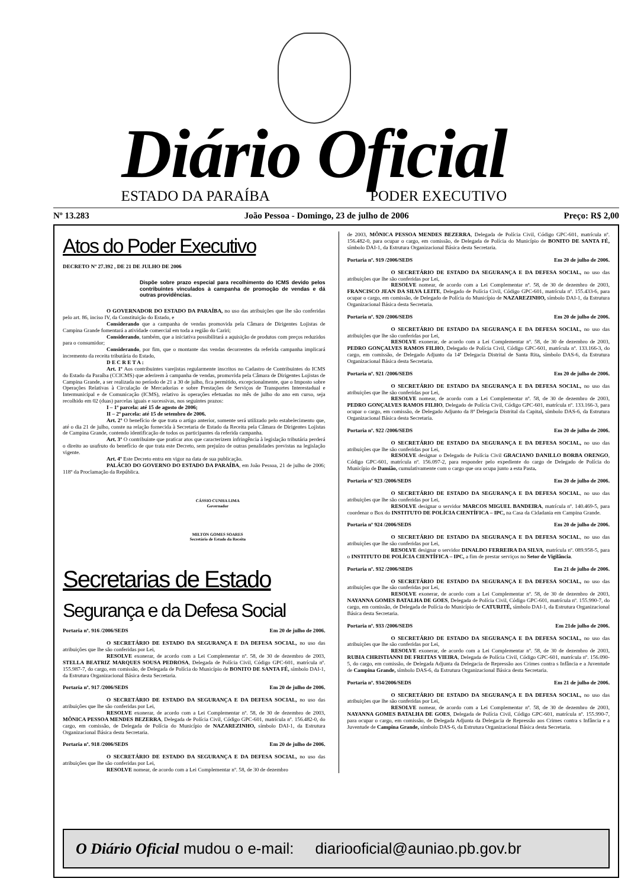Diário Oficial
ESTADO DA PARAÍBA PODER EXECUTIVO
Nº 13.283 João Pessoa - Domingo, 23 de julho de 2006 Preço: R$ 2,00
Atos do Poder Executivo
DECRETO Nº 27.392 , DE 21 DE JULHO DE 2006
Dispõe sobre prazo especial para recolhimento do ICMS devido pelos contribuintes vinculados à campanha de promoção de vendas e dá outras providências.
O GOVERNADOR DO ESTADO DA PARAÍBA, no uso das atribuições que lhe são conferidas pelo art. 86, inciso IV, da Constituição do Estado, e
Considerando que a campanha de vendas promovida pela Câmara de Dirigentes Lojistas de Campina Grande fomentará a atividade comercial em toda a região do Cariri;
Considerando, também, que a iniciativa possibilitará a aquisição de produtos com preços reduzidos para o consumidor;
Considerando, por fim, que o montante das vendas decorrentes da referida campanha implicará incremento da receita tributária do Estado,
D E C R E T A :
Art. 1º Aos contribuintes varejistas regularmente inscritos no Cadastro de Contribuintes do ICMS do Estado da Paraíba (CCICMS) que aderirem à campanha de vendas, promovida pela Câmara de Dirigentes Lojistas de Campina Grande, a ser realizada no período de 21 a 30 de julho, fica permitido, excepcionalmente, que o Imposto sobre Operações Relativas à Circulação de Mercadorias e sobre Prestações de Serviços de Transportes Interestadual e Intermunicipal e de Comunicação (ICMS), relativo às operações efetuadas no mês de julho do ano em curso, seja recolhido em 02 (duas) parcelas iguais e sucessivas, nos seguintes prazos:
I – 1ª parcela: até 15 de agosto de 2006;
II – 2ª parcela: até 15 de setembro de 2006.
Art. 2º O benefício de que trata o artigo anterior, somente será utilizado pelo estabelecimento que, até o dia 21 de julho, conste na relação fornecida à Secretaria de Estado da Receita pela Câmara de Dirigentes Lojistas de Campina Grande, contendo identificação de todos os participantes da referida campanha.
Art. 3º O contribuinte que praticar atos que caracterizem infringência à legislação tributária perderá o direito ao usufruto do benefício de que trata este Decreto, sem prejuízo de outras penalidades previstas na legislação vigente.
Art. 4º Este Decreto entra em vigor na data de sua publicação.
PALÁCIO DO GOVERNO DO ESTADO DA PARAÍBA, em João Pessoa, 21 de julho de 2006; 118º da Proclamação da República.
CÁSSIO CUNHA LIMA
Governador
MILTON GOMES SOARES
Secretário de Estado da Receita
Secretarias de Estado
Segurança e da Defesa Social
Portaria nº. 916 /2006/SEDS Em 20 de julho de 2006.
O SECRETÁRIO DE ESTADO DA SEGURANÇA E DA DEFESA SOCIAL, no uso das atribuições que lhe são conferidas por Lei,
RESOLVE exonerar, de acordo com a Lei Complementar nº. 58, de 30 de dezembro de 2003, STELLA BEATRIZ MARQUES SOUSA PEDROSA, Delegada de Polícia Civil, Código GPC-601, matrícula nº. 155.987-7, do cargo, em comissão, de Delegada de Polícia do Município de BONITO DE SANTA FÉ, símbolo DAI-1, da Estrutura Organizacional Básica desta Secretaria.
Portaria nº. 917 /2006/SEDS Em 20 de julho de 2006.
O SECRETÁRIO DE ESTADO DA SEGURANÇA E DA DEFESA SOCIAL, no uso das atribuições que lhe são conferidas por Lei,
RESOLVE exonerar, de acordo com a Lei Complementar nº. 58, de 30 de dezembro de 2003, MÔNICA PESSOA MENDES BEZERRA, Delegada de Polícia Civil, Código GPC-601, matrícula nº. 156.482-0, do cargo, em comissão, de Delegada de Polícia do Município de NAZAREZINHO, símbolo DAI-1, da Estrutura Organizacional Básica desta Secretaria.
Portaria nº. 918 /2006/SEDS Em 20 de julho de 2006.
O SECRETÁRIO DE ESTADO DA SEGURANÇA E DA DEFESA SOCIAL, no uso das atribuições que lhe são conferidas por Lei,
RESOLVE nomear, de acordo com a Lei Complementar nº. 58, de 30 de dezembro
de 2003, MÔNICA PESSOA MENDES BEZERRA, Delegada de Polícia Civil, Código GPC-601, matrícula nº. 156.482-0, para ocupar o cargo, em comissão, de Delegada de Polícia do Município de BONITO DE SANTA FÉ, símbolo DAI-1, da Estrutura Organizacional Básica desta Secretaria.
Portaria nº. 919 /2006/SEDS Em 20 de julho de 2006.
O SECRETÁRIO DE ESTADO DA SEGURANÇA E DA DEFESA SOCIAL, no uso das atribuições que lhe são conferidas por Lei,
RESOLVE nomear, de acordo com a Lei Complementar nº. 58, de 30 de dezembro de 2003, FRANCISCO JEAN DA SILVA LEITE, Delegado de Polícia Civil, Código GPC-601, matrícula nº. 155.433-6, para ocupar o cargo, em comissão, de Delegado de Polícia do Município de NAZAREZINHO, símbolo DAI-1, da Estrutura Organizacional Básica desta Secretaria.
Portaria nº. 920 /2006/SEDS Em 20 de julho de 2006.
O SECRETÁRIO DE ESTADO DA SEGURANÇA E DA DEFESA SOCIAL, no uso das atribuições que lhe são conferidas por Lei,
RESOLVE exonerar, de acordo com a Lei Complementar nº. 58, de 30 de dezembro de 2003, PEDRO GONÇALVES RAMOS FILHO, Delegado de Polícia Civil, Código GPC-601, matrícula nº. 133.166-3, do cargo, em comissão, de Delegado Adjunto da 14ª Delegacia Distrital de Santa Rita, símbolo DAS-6, da Estrutura Organizacional Básica desta Secretaria.
Portaria nº. 921 /2006/SEDS Em 20 de julho de 2006.
O SECRETÁRIO DE ESTADO DA SEGURANÇA E DA DEFESA SOCIAL, no uso das atribuições que lhe são conferidas por Lei,
RESOLVE nomear, de acordo com a Lei Complementar nº. 58, de 30 de dezembro de 2003, PEDRO GONÇALVES RAMOS FILHO, Delegado de Polícia Civil, Código GPC-601, matrícula nº. 133.166-3, para ocupar o cargo, em comissão, de Delegado Adjunto da 8ª Delegacia Distrital da Capital, símbolo DAS-6, da Estrutura Organizacional Básica desta Secretaria.
Portaria nº. 922 /2006/SEDS Em 20 de julho de 2006.
O SECRETÁRIO DE ESTADO DA SEGURANÇA E DA DEFESA SOCIAL, no uso das atribuições que lhe são conferidas por Lei,
RESOLVE designar o Delegado de Polícia Civil GRACIANO DANILLO BORBA ORENGO, Código GPC-601, matrícula nº. 156.097-2, para responder pelo expediente do cargo de Delegado de Polícia do Município de Damião, cumulativamente com o cargo que ora ocupa junto a esta Pasta.
Portaria nº 923 /2006/SEDS Em 20 de julho de 2006.
O SECRETÁRIO DE ESTADO DA SEGURANÇA E DA DEFESA SOCIAL, no uso das atribuições que lhe são conferidas por Lei,
RESOLVE designar o servidor MARCOS MIGUEL BANDEIRA, matrícula nº. 140.469-5, para coordenar o Box do INSTITUTO DE POLÍCIA CIENTÍFICA – IPC, na Casa da Cidadania em Campina Grande.
Portaria nº 924 /2006/SEDS Em 20 de julho de 2006.
O SECRETÁRIO DE ESTADO DA SEGURANÇA E DA DEFESA SOCIAL, no uso das atribuições que lhe são conferidas por Lei,
RESOLVE designar o servidor DINALDO FERREIRA DA SILVA, matrícula nº. 089.958-5, para o INSTITUTO DE POLÍCIA CIENTÍFICA – IPC, a fim de prestar serviços no Setor de Vigilância.
Portaria nº. 932 /2006/SEDS Em 21 de julho de 2006.
O SECRETÁRIO DE ESTADO DA SEGURANÇA E DA DEFESA SOCIAL, no uso das atribuições que lhe são conferidas por Lei,
RESOLVE exonerar, de acordo com a Lei Complementar nº. 58, de 30 de dezembro de 2003, NAYANNA GOMES BATALHA DE GOES, Delegada de Polícia Civil, Código GPC-601, matrícula nº. 155.990-7, do cargo, em comissão, de Delegada de Polícia do Município de CATURITÉ, símbolo DAI-1, da Estrutura Organizacional Básica desta Secretaria.
Portaria nº. 933 /2006/SEDS Em 21de julho de 2006.
O SECRETÁRIO DE ESTADO DA SEGURANÇA E DA DEFESA SOCIAL, no uso das atribuições que lhe são conferidas por Lei,
RESOLVE exonerar, de acordo com a Lei Complementar nº. 58, de 30 de dezembro de 2003, RUBIA CHRISTIANNI DE FREITAS VIEIRA, Delegada de Polícia Civil, Código GPC-601, matrícula nº. 156.090-5, do cargo, em comissão, de Delegada Adjunta da Delegacia de Repressão aos Crimes contra s Infância e a Juventude de Campina Grande, símbolo DAS-6, da Estrutura Organizacional Básica desta Secretaria.
Portaria nº. 934/2006/SEDS Em 21 de julho de 2006.
O SECRETÁRIO DE ESTADO DA SEGURANÇA E DA DEFESA SOCIAL, no uso das atribuições que lhe são conferidas por Lei,
RESOLVE nomear, de acordo com a Lei Complementar nº. 58, de 30 de dezembro de 2003, NAYANNA GOMES BATALHA DE GOES, Delegada de Polícia Civil, Código GPC-601, matrícula nº. 155.990-7, para ocupar o cargo, em comissão, de Delegada Adjunta da Delegacia de Repressão aos Crimes contra s Infância e a Juventude de Campina Grande, símbolo DAS-6, da Estrutura Organizacional Básica desta Secretaria.
O Diário Oficial mudou o e-mail: diariooficial@auniao.pb.gov.br